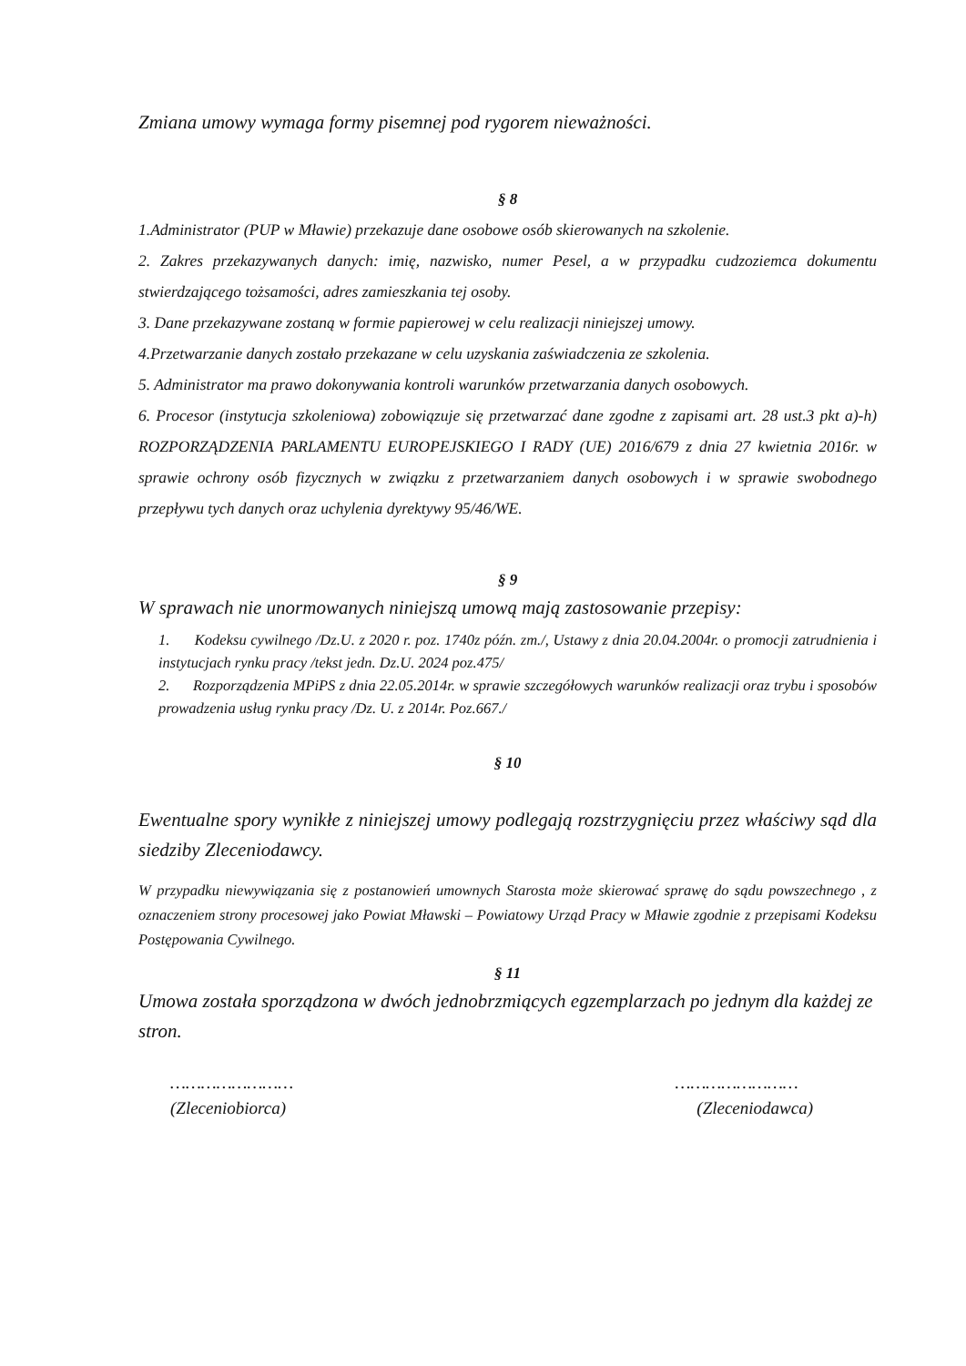Zmiana umowy wymaga formy pisemnej pod rygorem nieważności.
§ 8
1.Administrator (PUP w Mławie) przekazuje dane osobowe osób skierowanych na szkolenie.
2. Zakres przekazywanych danych: imię, nazwisko, numer Pesel, a w przypadku cudzoziemca dokumentu stwierdzającego tożsamości, adres zamieszkania tej osoby.
3. Dane przekazywane zostaną w formie papierowej w celu realizacji niniejszej umowy.
4.Przetwarzanie danych zostało przekazane w celu uzyskania zaświadczenia ze szkolenia.
5. Administrator ma prawo dokonywania kontroli warunków przetwarzania danych osobowych.
6. Procesor (instytucja szkoleniowa) zobowiązuje się przetwarzać dane zgodne z zapisami art. 28 ust.3 pkt a)-h) ROZPORZĄDZENIA PARLAMENTU EUROPEJSKIEGO I RADY (UE) 2016/679 z dnia 27 kwietnia 2016r. w sprawie ochrony osób fizycznych w związku z przetwarzaniem danych osobowych i w sprawie swobodnego przepływu tych danych oraz uchylenia dyrektywy 95/46/WE.
§ 9
W sprawach nie unormowanych niniejszą umową mają zastosowanie przepisy:
1. Kodeksu cywilnego /Dz.U. z 2020 r. poz. 1740z późn. zm./, Ustawy z dnia 20.04.2004r. o promocji zatrudnienia i instytucjach rynku pracy /tekst jedn. Dz.U. 2024 poz.475/
2. Rozporządzenia MPiPS z dnia 22.05.2014r. w sprawie szczegółowych warunków realizacji oraz trybu i sposobów prowadzenia usług rynku pracy /Dz. U. z 2014r. Poz.667./
§ 10
Ewentualne spory wynikłe z niniejszej umowy podlegają rozstrzygnięciu przez właściwy sąd dla siedziby Zleceniodawcy.
W przypadku niewywiązania się z postanowień umownych Starosta może skierować sprawę do sądu powszechnego , z oznaczeniem strony procesowej jako Powiat Mławski – Powiatowy Urząd Pracy w Mławie zgodnie z przepisami Kodeksu Postępowania Cywilnego.
§ 11
Umowa została sporządzona w dwóch jednobrzmiących egzemplarzach po jednym dla każdej ze stron.
……………………
(Zleceniobiorca)
……………………
(Zleceniodawca)